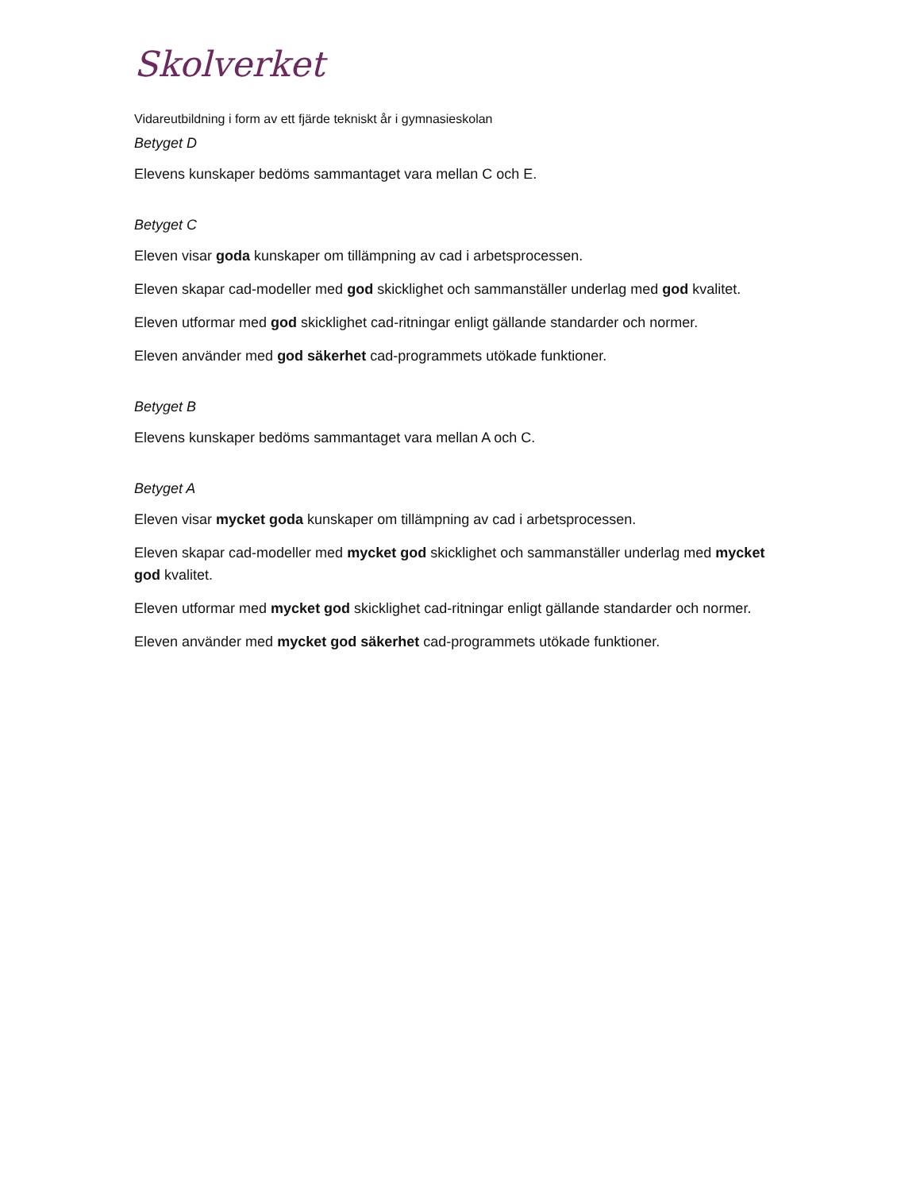Skolverket
Vidareutbildning i form av ett fjärde tekniskt år i gymnasieskolan
Betyget D
Elevens kunskaper bedöms sammantaget vara mellan C och E.
Betyget C
Eleven visar goda kunskaper om tillämpning av cad i arbetsprocessen.
Eleven skapar cad-modeller med god skicklighet och sammanställer underlag med god kvalitet.
Eleven utformar med god skicklighet cad-ritningar enligt gällande standarder och normer.
Eleven använder med god säkerhet cad-programmets utökade funktioner.
Betyget B
Elevens kunskaper bedöms sammantaget vara mellan A och C.
Betyget A
Eleven visar mycket goda kunskaper om tillämpning av cad i arbetsprocessen.
Eleven skapar cad-modeller med mycket god skicklighet och sammanställer underlag med mycket god kvalitet.
Eleven utformar med mycket god skicklighet cad-ritningar enligt gällande standarder och normer.
Eleven använder med mycket god säkerhet cad-programmets utökade funktioner.